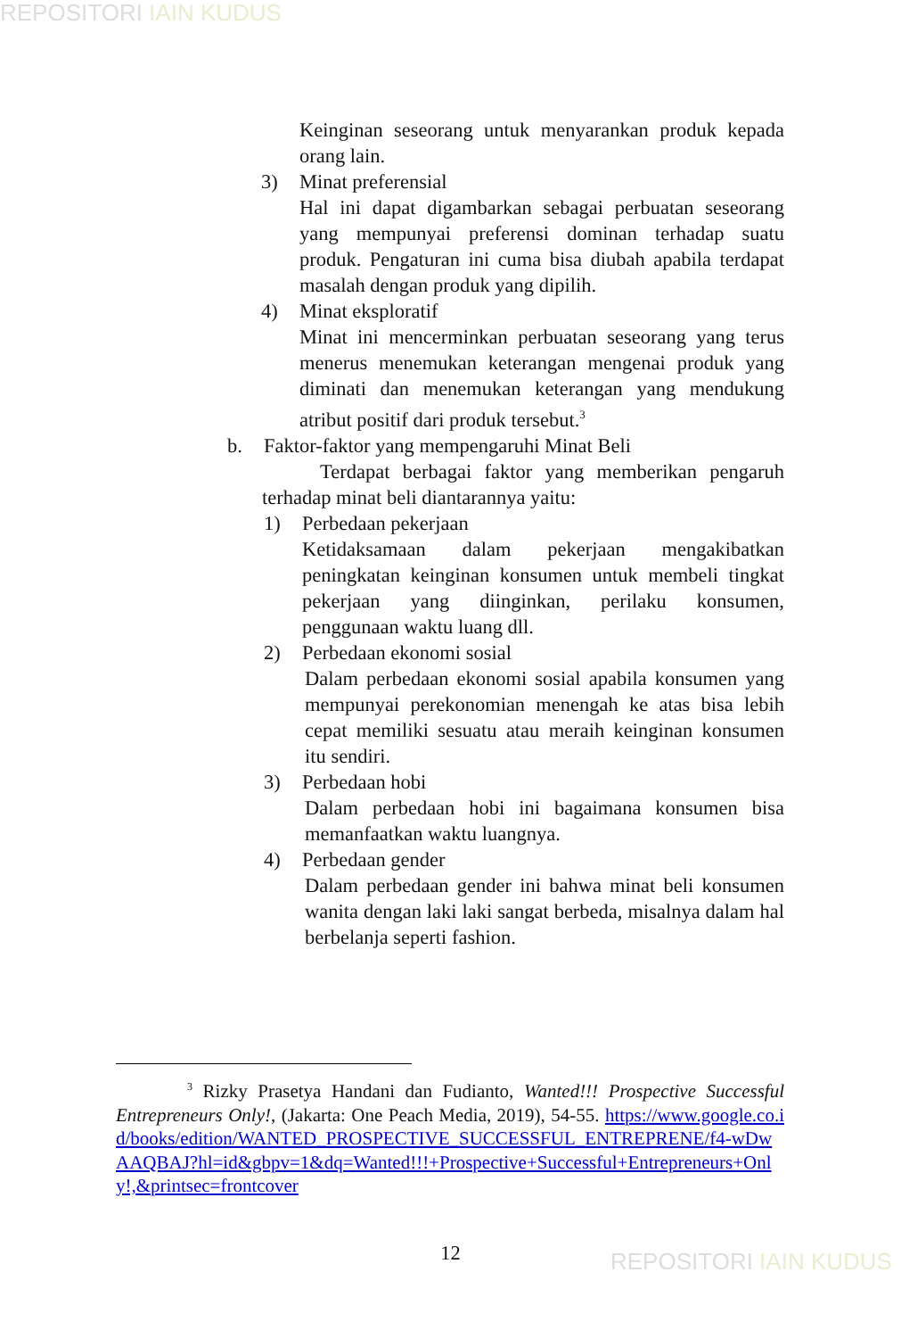REPOSITORI IAIN KUDUS
Keinginan seseorang untuk menyarankan produk kepada orang lain.
3) Minat preferensial
Hal ini dapat digambarkan sebagai perbuatan seseorang yang mempunyai preferensi dominan terhadap suatu produk. Pengaturan ini cuma bisa diubah apabila terdapat masalah dengan produk yang dipilih.
4) Minat eksploratif
Minat ini mencerminkan perbuatan seseorang yang terus menerus menemukan keterangan mengenai produk yang diminati dan menemukan keterangan yang mendukung atribut positif dari produk tersebut.<sup>3</sup>
b. Faktor-faktor yang mempengaruhi Minat Beli
Terdapat berbagai faktor yang memberikan pengaruh terhadap minat beli diantarannya yaitu:
1) Perbedaan pekerjaan
Ketidaksamaan dalam pekerjaan mengakibatkan peningkatan keinginan konsumen untuk membeli tingkat pekerjaan yang diinginkan, perilaku konsumen, penggunaan waktu luang dll.
2) Perbedaan ekonomi sosial
Dalam perbedaan ekonomi sosial apabila konsumen yang mempunyai perekonomian menengah ke atas bisa lebih cepat memiliki sesuatu atau meraih keinginan konsumen itu sendiri.
3) Perbedaan hobi
Dalam perbedaan hobi ini bagaimana konsumen bisa memanfaatkan waktu luangnya.
4) Perbedaan gender
Dalam perbedaan gender ini bahwa minat beli konsumen wanita dengan laki laki sangat berbeda, misalnya dalam hal berbelanja seperti fashion.
<sup>3</sup> Rizky Prasetya Handani dan Fudianto, Wanted!!! Prospective Successful Entrepreneurs Only!, (Jakarta: One Peach Media, 2019), 54-55. https://www.google.co.id/books/edition/WANTED_PROSPECTIVE_SUCCESSFUL_ENTREPRENE/f4-wDwAAQBAJ?hl=id&gbpv=1&dq=Wanted!!!+Prospective+Successful+Entrepreneurs+Only!,&printsec=frontcover
12 REPOSITORI IAIN KUDUS